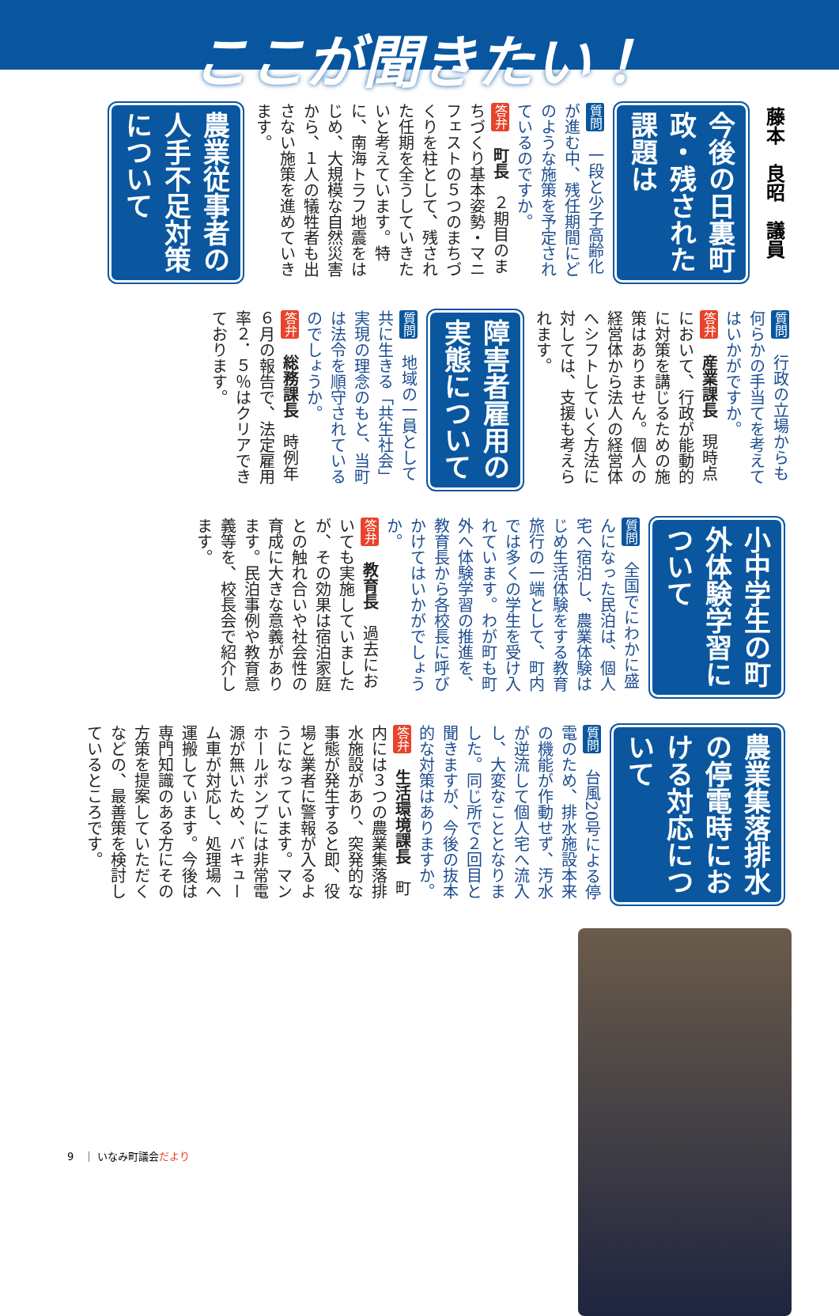ここが聞きたい！
藤本　良昭　議員
今後の日裏町政・残された課題は
質問　一段と少子高齢化が進む中、残任期間にどのような施策を予定されているのですか。
答弁　町長　２期目のまちづくり基本姿勢・マニフェストの５つのまちづくりを柱として、残された任期を全うしていきたいと考えています。特に、南海トラフ地震をはじめ、大規模な自然災害から、１人の犠牲者も出さない施策を進めていきます。
農業従事者の人手不足対策について
質問　行政の立場からも何らかの手当てを考えてはいかがですか。
答弁　産業課長　現時点において、行政が能動的に対策を講じるための施策はありません。個人の経営体から法人の経営体へシフトしていく方法に対しては、支援も考えられます。
障害者雇用の実態について
質問　地域の一員として共に生きる「共生社会」実現の理念のもと、当町は法令を順守されているのでしょうか。
答弁　総務課長　時例年６月の報告で、法定雇用率２．５％はクリアできております。
小中学生の町外体験学習について
質問　全国でにわかに盛んになった民泊は、個人宅へ宿泊し、農業体験はじめ生活体験をする教育旅行の一端として、町内では多くの学生を受け入れています。わが町も町外へ体験学習の推進を、教育長から各校長に呼びかけてはいかがでしょうか。
答弁　教育長　過去においても実施していましたが、その効果は宿泊家庭との触れ合いや社会性の育成に大きな意義があります。民泊事例や教育意義等を、校長会で紹介します。
農業集落排水の停電時における対応について
質問　台風20号による停電のため、排水施設本来の機能が作動せず、汚水が逆流して個人宅へ流入し、大変なこととなりました。同じ所で２回目と聞きますが、今後の抜本的な対策はありますか。
答弁　生活環境課長　町内には３つの農業集落排水施設があり、突発的な事態が発生すると即、役場と業者に警報が入るようになっています。マンホールポンプには非常電源が無いため、バキューム車が対応し、処理場へ運搬しています。今後は専門知識のある方にその方策を提案していただくなどの、最善策を検討しているところです。
9　｜ いなみ町議会だより